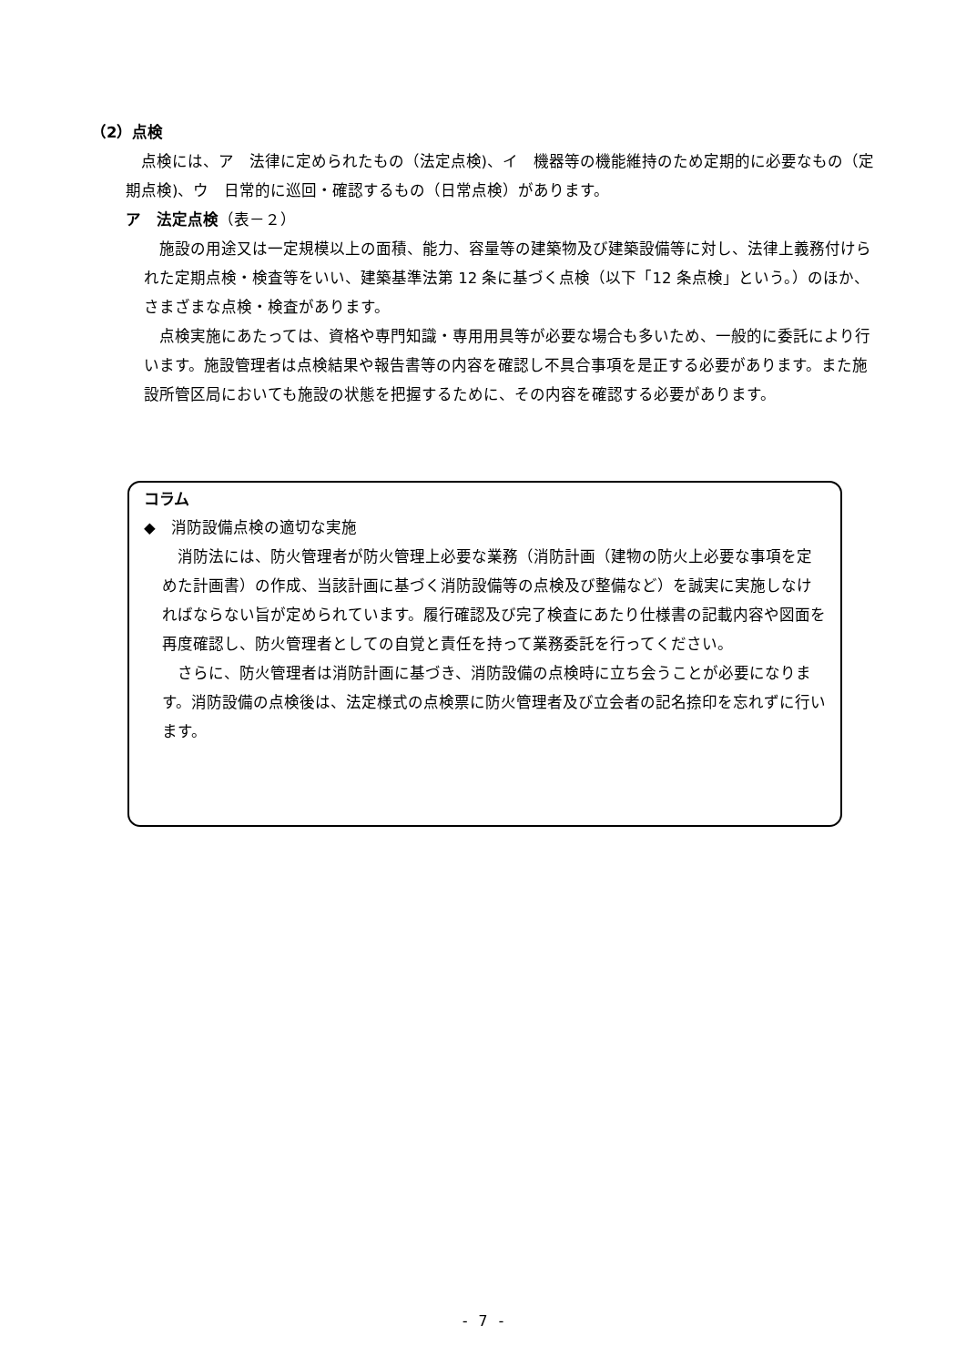（2）点検
点検には、ア　法律に定められたもの（法定点検)、イ　機器等の機能維持のため定期的に必要なもの（定期点検)、ウ　日常的に巡回・確認するもの（日常点検）があります。
ア　法定点検（表－２）
施設の用途又は一定規模以上の面積、能力、容量等の建築物及び建築設備等に対し、法律上義務付けられた定期点検・検査等をいい、建築基準法第 12 条に基づく点検（以下「12 条点検」という。）のほか、さまざまな点検・検査があります。
点検実施にあたっては、資格や専門知識・専用用具等が必要な場合も多いため、一般的に委託により行います。施設管理者は点検結果や報告書等の内容を確認し不具合事項を是正する必要があります。また施設所管区局においても施設の状態を把握するために、その内容を確認する必要があります。
コラム
◆　消防設備点検の適切な実施
消防法には、防火管理者が防火管理上必要な業務（消防計画（建物の防火上必要な事項を定めた計画書）の作成、当該計画に基づく消防設備等の点検及び整備など）を誠実に実施しなければならない旨が定められています。履行確認及び完了検査にあたり仕様書の記載内容や図面を再度確認し、防火管理者としての自覚と責任を持って業務委託を行ってください。
さらに、防火管理者は消防計画に基づき、消防設備の点検時に立ち会うことが必要になります。消防設備の点検後は、法定様式の点検票に防火管理者及び立会者の記名捺印を忘れずに行います。
- 7 -